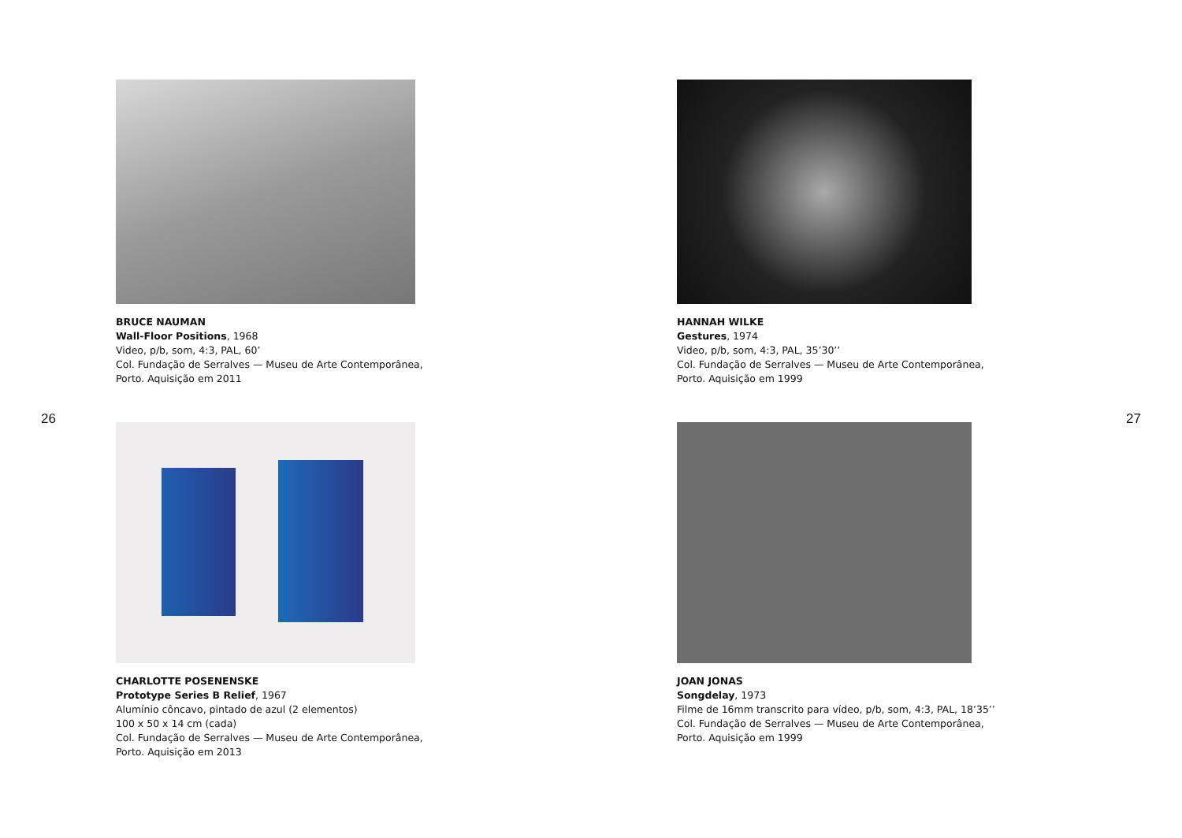26
BRUCE NAUMAN
Wall-Floor Positions, 1968
Video, p/b, som, 4:3, PAL, 60’
Col. Fundação de Serralves — Museu de Arte Contemporânea,
Porto. Aquisição em 2011
CHARLOTTE POSENENSKE
Prototype Series B Relief, 1967
Alumínio côncavo, pintado de azul (2 elementos)
100 x 50 x 14 cm (cada)
Col. Fundação de Serralves — Museu de Arte Contemporânea,
Porto. Aquisição em 2013
27
HANNAH WILKE
Gestures, 1974
Video, p/b, som, 4:3, PAL, 35’30’’
Col. Fundação de Serralves — Museu de Arte Contemporânea,
Porto. Aquisição em 1999
JOAN JONAS
Songdelay, 1973
Filme de 16mm transcrito para vídeo, p/b, som, 4:3, PAL, 18’35’’
Col. Fundação de Serralves — Museu de Arte Contemporânea,
Porto. Aquisição em 1999